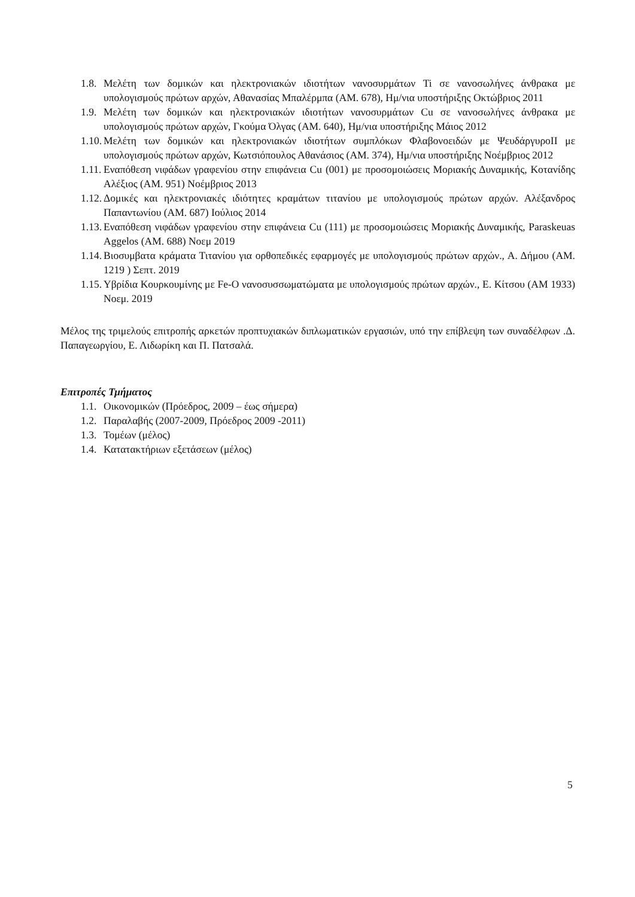1.8. Μελέτη των δομικών και ηλεκτρονιακών ιδιοτήτων νανοσυρμάτων Ti σε νανοσωλήνες άνθρακα με υπολογισμούς πρώτων αρχών, Αθανασίας Μπαλέρμπα (AM. 678), Ημ/νια υποστήριξης Οκτώβριος 2011
1.9. Μελέτη των δομικών και ηλεκτρονιακών ιδιοτήτων νανοσυρμάτων Cu σε νανοσωλήνες άνθρακα με υπολογισμούς πρώτων αρχών, Γκούμα Όλγας (AM. 640), Ημ/νια υποστήριξης Μάιος 2012
1.10. Μελέτη των δομικών και ηλεκτρονιακών ιδιοτήτων συμπλόκων Φλαβονοειδών με ΨευδάργυροII με υπολογισμούς πρώτων αρχών, Κωτσιόπουλος Αθανάσιος (AM. 374), Ημ/νια υποστήριξης Νοέμβριος 2012
1.11. Εναπόθεση νιφάδων γραφενίου στην επιφάνεια Cu (001) με προσομοιώσεις Μοριακής Δυναμικής, Κοτανίδης Αλέξιος (AM. 951) Νοέμβριος 2013
1.12. Δομικές και ηλεκτρονιακές ιδιότητες κραμάτων τιτανίου με υπολογισμούς πρώτων αρχών. Αλέξανδρος Παπαντωνίου (AM. 687) Ιούλιος 2014
1.13. Εναπόθεση νιφάδων γραφενίου στην επιφάνεια Cu (111) με προσομοιώσεις Μοριακής Δυναμικής, Paraskeuas Aggelos (AM. 688) Νοεμ 2019
1.14. Βιοσυμβατα κράματα Τιτανίου για ορθοπεδικές εφαρμογές με υπολογισμούς πρώτων αρχών., Α. Δήμου (AM. 1219 ) Σεπτ. 2019
1.15. Υβρίδια Κουρκουμίνης με Fe-O νανοσυσσωματώματα με υπολογισμούς πρώτων αρχών., Ε. Κίτσου (AM 1933) Νοεμ. 2019
Μέλος της τριμελούς επιτροπής αρκετών προπτυχιακών διπλωματικών εργασιών, υπό την επίβλεψη των συναδέλφων .Δ. Παπαγεωργίου, Ε. Λιδωρίκη και Π. Πατσαλά.
Επιτροπές Τμήματος
1.1. Οικονομικών (Πρόεδρος, 2009 – έως σήμερα)
1.2. Παραλαβής (2007-2009, Πρόεδρος 2009 -2011)
1.3. Τομέων (μέλος)
1.4. Κατατακτήριων εξετάσεων (μέλος)
5